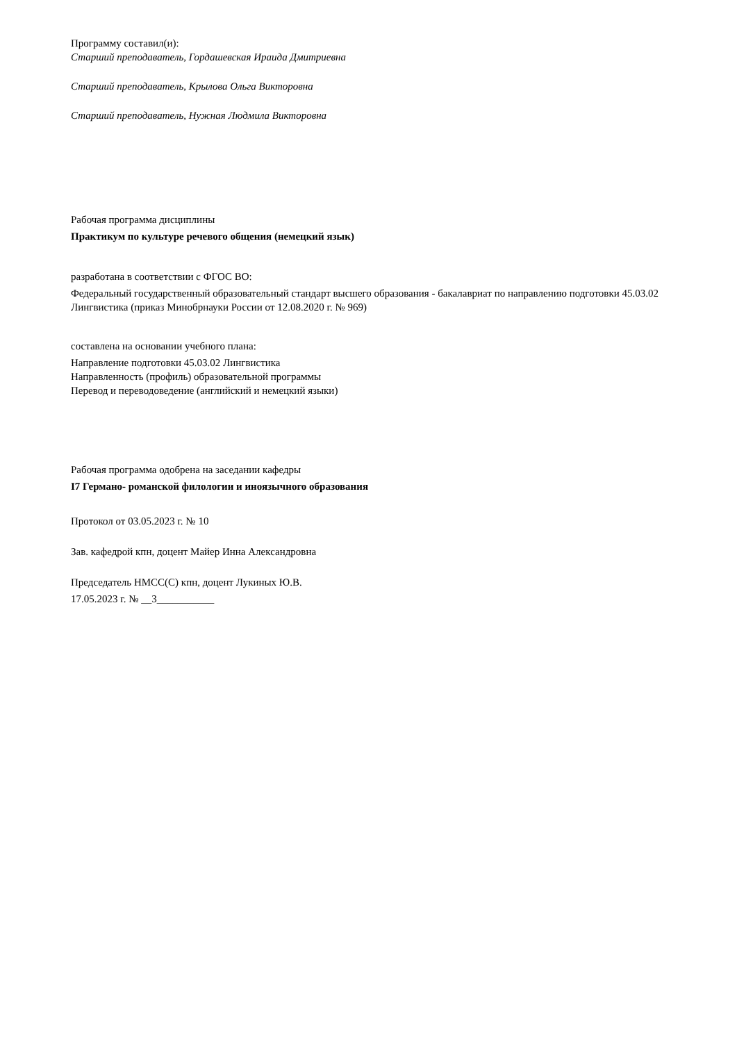Программу составил(и):
Старший преподаватель, Гордашевская Ираида Дмитриевна
Старший преподаватель, Крылова Ольга Викторовна
Старший преподаватель, Нужная Людмила Викторовна
Рабочая программа дисциплины
Практикум по культуре речевого общения (немецкий язык)
разработана в соответствии с ФГОС ВО:
Федеральный государственный образовательный стандарт высшего образования - бакалавриат по направлению подготовки 45.03.02 Лингвистика (приказ Минобрнауки России от 12.08.2020 г. № 969)
составлена на основании учебного плана:
Направление подготовки 45.03.02 Лингвистика
Направленность (профиль) образовательной программы
Перевод и переводоведение (английский и немецкий языки)
Рабочая программа одобрена на заседании кафедры
I7 Германо- романской филологии и иноязычного образования
Протокол от 03.05.2023 г. № 10
Зав. кафедрой кпн, доцент Майер Инна Александровна
Председатель НМСС(С) кпн, доцент Лукиных Ю.В.
17.05.2023 г. № __3___________